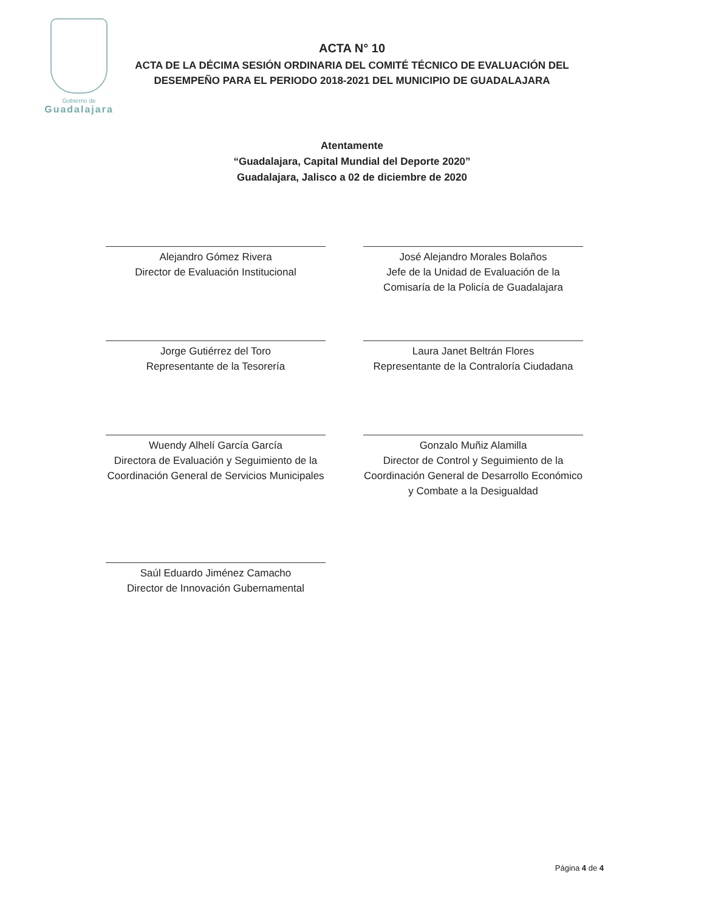Gobierno de
Guadalajara
ACTA N° 10
ACTA DE LA DÉCIMA SESIÓN ORDINARIA DEL COMITÉ TÉCNICO DE EVALUACIÓN DEL
DESEMPEÑO PARA EL PERIODO 2018-2021 DEL MUNICIPIO DE GUADALAJARA
Atentamente
“Guadalajara, Capital Mundial del Deporte 2020”
Guadalajara, Jalisco a 02 de diciembre de 2020
Alejandro Gómez Rivera
Director de Evaluación Institucional
José Alejandro Morales Bolaños
Jefe de la Unidad de Evaluación de la Comisaría de la Policía de Guadalajara
Jorge Gutiérrez del Toro
Representante de la Tesorería
Laura Janet Beltrán Flores
Representante de la Contraloría Ciudadana
Wuendy Alhelí García García
Directora de Evaluación y Seguimiento de la Coordinación General de Servicios Municipales
Gonzalo Muñiz Alamilla
Director de Control y Seguimiento de la Coordinación General de Desarrollo Económico y Combate a la Desigualdad
Saúl Eduardo Jiménez Camacho
Director de Innovación Gubernamental
Página 4 de 4